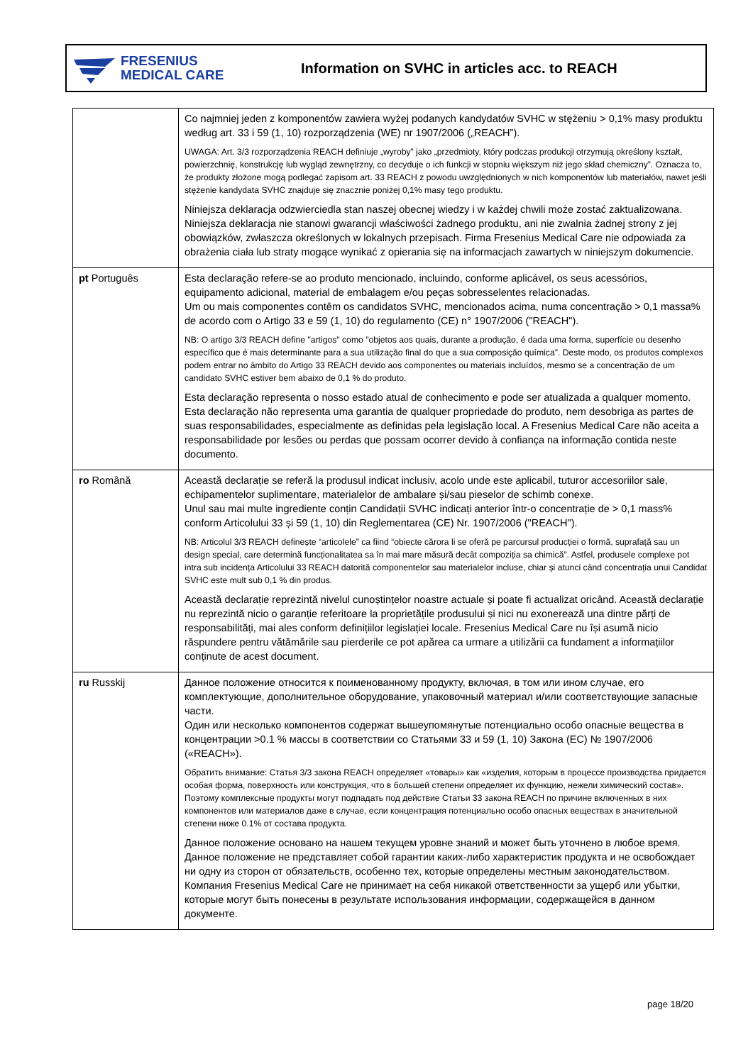FRESENIUS
MEDICAL CARE
Information on SVHC in articles acc. to REACH
| | Co najmniej jeden z komponentów zawiera wyżej podanych kandydatów SVHC w stężeniu > 0,1% masy produktu według art. 33 i 59 (1, 10) rozporządzenia (WE) nr 1907/2006 („REACH”). UWAGA: Art. 3/3 rozporządzenia REACH definiuje „wyroby” jako „przedmioty, który podczas produkcji otrzymują określony kształt, powierzchnię, konstrukcję lub wygląd zewnętrzny, co decyduje o ich funkcji w stopniu większym niż jego skład chemiczny”. Oznacza to, że produkty złożone mogą podlegać zapisom art. 33 REACH z powodu uwzględnionych w nich komponentów lub materiałów, nawet jeśli stężenie kandydata SVHC znajduje się znacznie poniżej 0,1% masy tego produktu. Niniejsza deklaracja odzwierciedla stan naszej obecnej wiedzy i w każdej chwili może zostać zaktualizowana. Niniejsza deklaracja nie stanowi gwarancji właściwości żadnego produktu, ani nie zwalnia żadnej strony z jej obowiązków, zwłaszcza określonych w lokalnych przepisach. Firma Fresenius Medical Care nie odpowiada za obrażenia ciała lub straty mogące wynikać z opierania się na informacjach zawartych w niniejszym dokumencie. |
| pt Português | Esta declaração refere-se ao produto mencionado, incluindo, conforme aplicável, os seus acessórios, equipamento adicional, material de embalagem e/ou peças sobresselentes relacionadas. Um ou mais componentes contêm os candidatos SVHC, mencionados acima, numa concentração > 0,1 massa% de acordo com o Artigo 33 e 59 (1, 10) do regulamento (CE) n° 1907/2006 ("REACH"). NB: O artigo 3/3 REACH define "artigos" como "objetos aos quais, durante a produção, é dada uma forma, superfície ou desenho específico que é mais determinante para a sua utilização final do que a sua composição química". Deste modo, os produtos complexos podem entrar no âmbito do Artigo 33 REACH devido aos componentes ou materiais incluídos, mesmo se a concentração de um candidato SVHC estiver bem abaixo de 0,1 % do produto. Esta declaração representa o nosso estado atual de conhecimento e pode ser atualizada a qualquer momento. Esta declaração não representa uma garantia de qualquer propriedade do produto, nem desobriga as partes de suas responsabilidades, especialmente as definidas pela legislação local. A Fresenius Medical Care não aceita a responsabilidade por lesões ou perdas que possam ocorrer devido à confiança na informação contida neste documento. |
| ro Română | Această declarație se referă la produsul indicat inclusiv, acolo unde este aplicabil, tuturor accesoriilor sale, echipamentelor suplimentare, materialelor de ambalare și/sau pieselor de schimb conexe. Unul sau mai multe ingrediente conțin Candidații SVHC indicați anterior într-o concentrație de > 0,1 mass% conform Articolului 33 și 59 (1, 10) din Reglementarea (CE) Nr. 1907/2006 ("REACH"). NB: Articolul 3/3 REACH definește “articolele” ca fiind “obiecte cărora li se oferă pe parcursul producției o formă, suprafață sau un design special, care determină funcționalitatea sa în mai mare măsură decât compoziția sa chimică”. Astfel, produsele complexe pot intra sub incidența Articolului 33 REACH datorită componentelor sau materialelor incluse, chiar și atunci când concentrația unui Candidat SVHC este mult sub 0,1 % din produs. Această declarație reprezintă nivelul cunoștințelor noastre actuale și poate fi actualizat oricând. Această declarație nu reprezintă nicio o garanție referitoare la proprietățile produsului și nici nu exonerează una dintre părți de responsabilități, mai ales conform definițiilor legislației locale. Fresenius Medical Care nu își asumă nicio răspundere pentru vătămările sau pierderile ce pot apărea ca urmare a utilizării ca fundament a informațiilor conținute de acest document. |
| ru Russkij | Данное положение относится к поименованному продукту, включая, в том или ином случае, его комплектующие, дополнительное оборудование, упаковочный материал и/или соответствующие запасные части. Один или несколько компонентов содержат вышеупомянутые потенциально особо опасные вещества в концентрации >0.1 % массы в соответствии со Статьями 33 и 59 (1, 10) Закона (ЕС) № 1907/2006 («REACH»). Обратить внимание: Статья 3/3 закона REACH определяет «товары» как «изделия, которым в процессе производства придается особая форма, поверхность или конструкция, что в большей степени определяет их функцию, нежели химический состав». Поэтому комплексные продукты могут подпадать под действие Статьи 33 закона REACH по причине включенных в них компонентов или материалов даже в случае, если концентрация потенциально особо опасных веществах в значительной степени ниже 0.1% от состава продукта. Данное положение основано на нашем текущем уровне знаний и может быть уточнено в любое время. Данное положение не представляет собой гарантии каких-либо характеристик продукта и не освобождает ни одну из сторон от обязательств, особенно тех, которые определены местным законодательством. Компания Fresenius Medical Care не принимает на себя никакой ответственности за ущерб или убытки, которые могут быть понесены в результате использования информации, содержащейся в данном документе. |
page 18/20